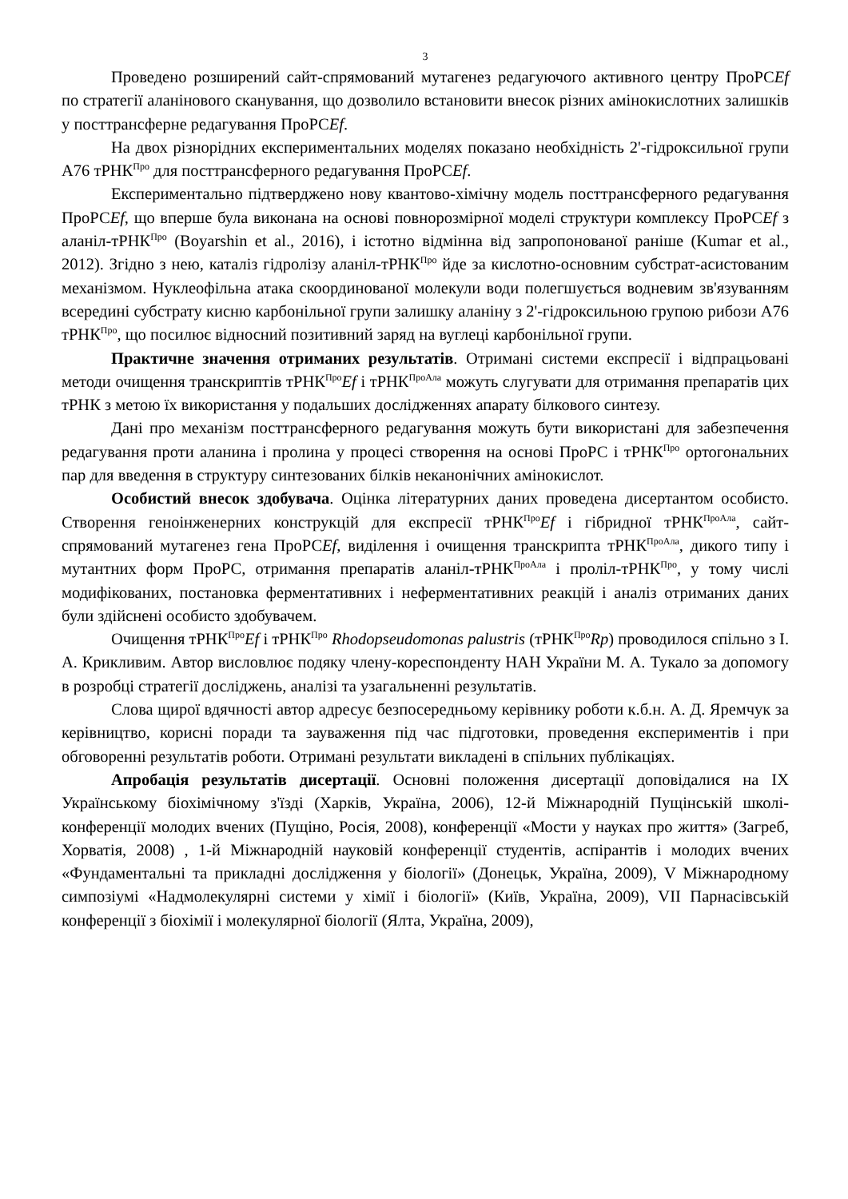3
Проведено розширений сайт-спрямований мутагенез редагуючого активного центру ПроРСEf по стратегії аланінового сканування, що дозволило встановити внесок різних амінокислотних залишків у посттрансферне редагування ПроРСEf.
На двох різнорідних експериментальних моделях показано необхідність 2'-гідроксильної групи A76 тРНК<sup>Про</sup> для посттрансферного редагування ПроРСEf.
Експериментально підтверджено нову квантово-хімічну модель посттрансферного редагування ПроРСEf, що вперше була виконана на основі повнорозмірної моделі структури комплексу ПроРСEf з аланіл-тРНК<sup>Про</sup> (Boyarshin et al., 2016), і істотно відмінна від запропонованої раніше (Kumar et al., 2012). Згідно з нею, каталіз гідролізу аланіл-тРНК<sup>Про</sup> йде за кислотно-основним субстрат-асистованим механізмом. Нуклеофільна атака скоординованої молекули води полегшується водневим зв'язуванням всередині субстрату кисню карбонільної групи залишку аланіну з 2'-гідроксильною групою рибози A76 тРНК<sup>Про</sup>, що посилює відносний позитивний заряд на вуглеці карбонільної групи.
Практичне значення отриманих результатів. Отримані системи експресії і відпрацьовані методи очищення транскриптів тРНК<sup>Про</sup>Ef і тРНК<sup>ПроАла</sup> можуть слугувати для отримання препаратів цих тРНК з метою їх використання у подальших дослідженнях апарату білкового синтезу.
Дані про механізм посттрансферного редагування можуть бути використані для забезпечення редагування проти аланина і пролина у процесі створення на основі ПроРС і тРНК<sup>Про</sup> ортогональних пар для введення в структуру синтезованих білків неканонічних амінокислот.
Особистий внесок здобувача. Оцінка літературних даних проведена дисертантом особисто. Створення геноінженерних конструкцій для експресії тРНК<sup>Про</sup>Ef і гібридної тРНК<sup>ПроАла</sup>, сайт-спрямований мутагенез гена ПроРСEf, виділення і очищення транскрипта тРНК<sup>ПроАла</sup>, дикого типу і мутантних форм ПроРС, отримання препаратів аланіл-тРНК<sup>ПроАла</sup> і проліл-тРНК<sup>Про</sup>, у тому числі модифікованих, постановка ферментативних і неферментативних реакцій і аналіз отриманих даних були здійснені особисто здобувачем.
Очищення тРНК<sup>Про</sup>Ef і тРНК<sup>Про</sup> Rhodopseudomonas palustris (тРНК<sup>Про</sup>Rp) проводилося спільно з І. А. Крикливим. Автор висловлює подяку члену-кореспонденту НАН України М. А. Тукало за допомогу в розробці стратегії досліджень, аналізі та узагальненні результатів.
Слова щирої вдячності автор адресує безпосередньому керівнику роботи к.б.н. А. Д. Яремчук за керівництво, корисні поради та зауваження під час підготовки, проведення експериментів і при обговоренні результатів роботи. Отримані результати викладені в спільних публікаціях.
Апробація результатів дисертації. Основні положення дисертації доповідалися на IX Українському біохімічному з'їзді (Харків, Україна, 2006), 12-й Міжнародній Пущінській школі-конференції молодих вчених (Пущіно, Росія, 2008), конференції «Мости у науках про життя» (Загреб, Хорватія, 2008) , 1-й Міжнародній науковій конференції студентів, аспірантів і молодих вчених «Фундаментальні та прикладні дослідження у біології» (Донецьк, Україна, 2009), V Міжнародному симпозіумі «Надмолекулярні системи у хімії і біології» (Київ, Україна, 2009), VII Парнасівській конференції з біохімії і молекулярної біології (Ялта, Україна, 2009),